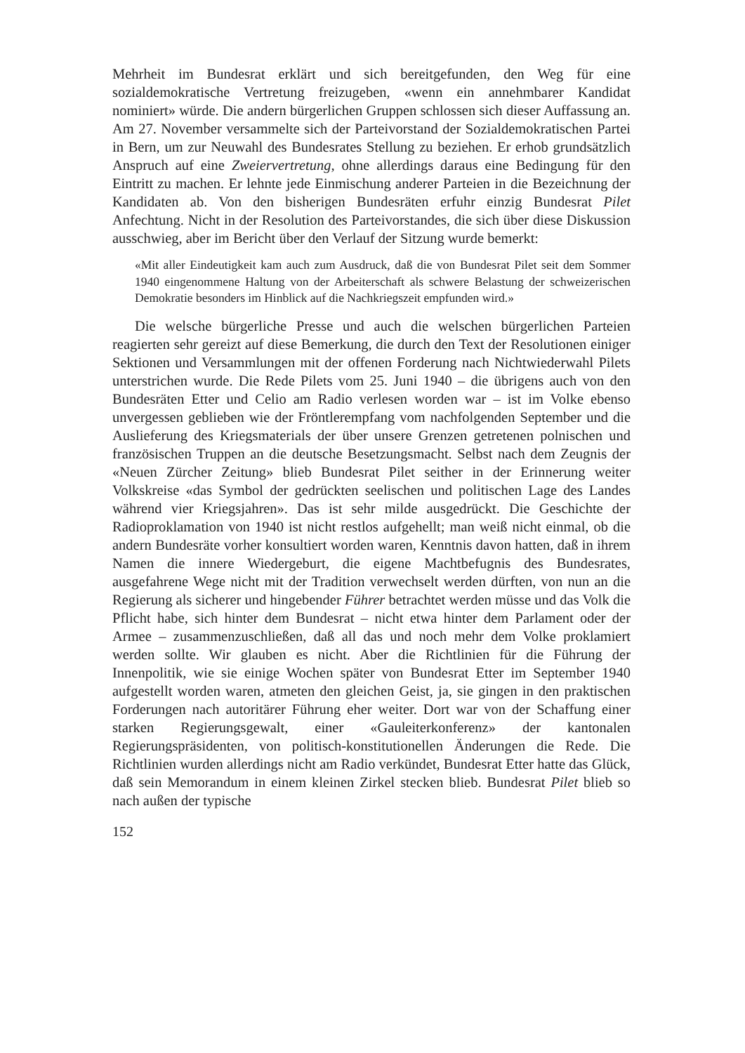Mehrheit im Bundesrat erklärt und sich bereitgefunden, den Weg für eine sozialdemokratische Vertretung freizugeben, «wenn ein annehmbarer Kandidat nominiert» würde. Die andern bürgerlichen Gruppen schlossen sich dieser Auffassung an. Am 27. November versammelte sich der Parteivorstand der Sozialdemokratischen Partei in Bern, um zur Neuwahl des Bundesrates Stellung zu beziehen. Er erhob grundsätzlich Anspruch auf eine Zweiervertretung, ohne allerdings daraus eine Bedingung für den Eintritt zu machen. Er lehnte jede Einmischung anderer Parteien in die Bezeichnung der Kandidaten ab. Von den bisherigen Bundesräten erfuhr einzig Bundesrat Pilet Anfechtung. Nicht in der Resolution des Parteivorstandes, die sich über diese Diskussion ausschwieg, aber im Bericht über den Verlauf der Sitzung wurde bemerkt:
«Mit aller Eindeutigkeit kam auch zum Ausdruck, daß die von Bundesrat Pilet seit dem Sommer 1940 eingenommene Haltung von der Arbeiterschaft als schwere Belastung der schweizerischen Demokratie besonders im Hinblick auf die Nachkriegszeit empfunden wird.»
Die welsche bürgerliche Presse und auch die welschen bürgerlichen Parteien reagierten sehr gereizt auf diese Bemerkung, die durch den Text der Resolutionen einiger Sektionen und Versammlungen mit der offenen Forderung nach Nichtwiederwahl Pilets unterstrichen wurde. Die Rede Pilets vom 25. Juni 1940 – die übrigens auch von den Bundesräten Etter und Celio am Radio verlesen worden war – ist im Volke ebenso unvergessen geblieben wie der Fröntlerempfang vom nachfolgenden September und die Auslieferung des Kriegsmaterials der über unsere Grenzen getretenen polnischen und französischen Truppen an die deutsche Besetzungsmacht. Selbst nach dem Zeugnis der «Neuen Zürcher Zeitung» blieb Bundesrat Pilet seither in der Erinnerung weiter Volkskreise «das Symbol der gedrückten seelischen und politischen Lage des Landes während vier Kriegsjahren». Das ist sehr milde ausgedrückt. Die Geschichte der Radioproklamation von 1940 ist nicht restlos aufgehellt; man weiß nicht einmal, ob die andern Bundesräte vorher konsultiert worden waren, Kenntnis davon hatten, daß in ihrem Namen die innere Wiedergeburt, die eigene Machtbefugnis des Bundesrates, ausgefahrene Wege nicht mit der Tradition verwechselt werden dürften, von nun an die Regierung als sicherer und hingebender Führer betrachtet werden müsse und das Volk die Pflicht habe, sich hinter dem Bundesrat – nicht etwa hinter dem Parlament oder der Armee – zusammenzuschließen, daß all das und noch mehr dem Volke proklamiert werden sollte. Wir glauben es nicht. Aber die Richtlinien für die Führung der Innenpolitik, wie sie einige Wochen später von Bundesrat Etter im September 1940 aufgestellt worden waren, atmeten den gleichen Geist, ja, sie gingen in den praktischen Forderungen nach autoritärer Führung eher weiter. Dort war von der Schaffung einer starken Regierungsgewalt, einer «Gauleiterkonferenz» der kantonalen Regierungspräsidenten, von politisch-konstitutionellen Änderungen die Rede. Die Richtlinien wurden allerdings nicht am Radio verkündet, Bundesrat Etter hatte das Glück, daß sein Memorandum in einem kleinen Zirkel stecken blieb. Bundesrat Pilet blieb so nach außen der typische
152